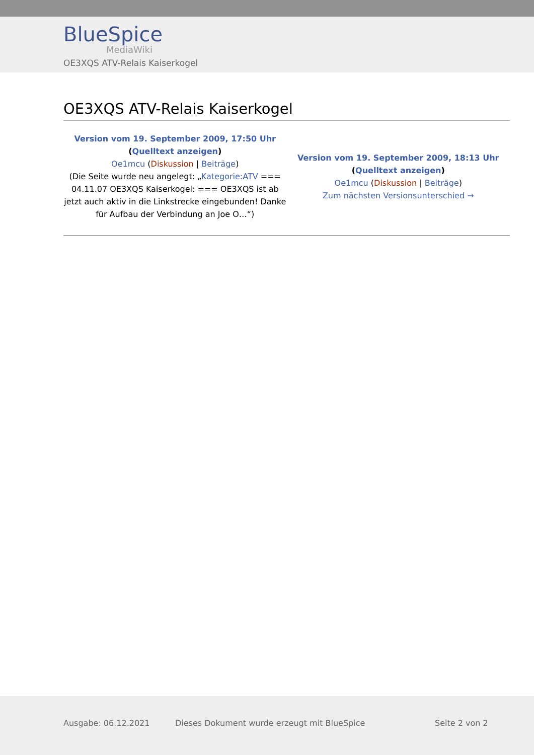BlueSpice
MediaWiki
OE3XQS ATV-Relais Kaiserkogel
OE3XQS ATV-Relais Kaiserkogel
| Version vom 19. September 2009, 17:50 Uhr ( Quelltext anzeigen ) Oe1mcu ( Diskussion / Beiträge ) (Die Seite wurde neu angelegt: „ Kategorie:ATV === 04.11.07 OE3XQS Kaiserkogel: === OE3XQS ist ab jetzt auch aktiv in die Linkstrecke eingebunden! Danke für Aufbau der Verbindung an Joe O…“) | Version vom 19. September 2009, 18:13 Uhr ( Quelltext anzeigen ) Oe1mcu ( Diskussion / Beiträge ) Zum nächsten Versionsunterschied → |
Ausgabe: 06.12.2021 Dieses Dokument wurde erzeugt mit BlueSpice Seite 2 von 2